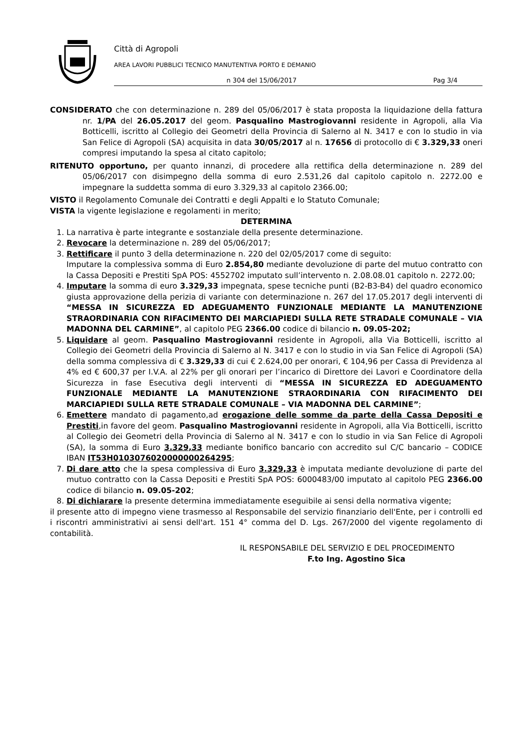Città di Agropoli
AREA LAVORI PUBBLICI TECNICO MANUTENTIVA PORTO E DEMANIO
n 304 del 15/06/2017 Pag 3/4
CONSIDERATO che con determinazione n. 289 del 05/06/2017 è stata proposta la liquidazione della fattura nr. 1/PA del 26.05.2017 del geom. Pasqualino Mastrogiovanni residente in Agropoli, alla Via Botticelli, iscritto al Collegio dei Geometri della Provincia di Salerno al N. 3417 e con lo studio in via San Felice di Agropoli (SA) acquisita in data 30/05/2017 al n. 17656 di protocollo di € 3.329,33 oneri compresi imputando la spesa al citato capitolo;
RITENUTO opportuno, per quanto innanzi, di procedere alla rettifica della determinazione n. 289 del 05/06/2017 con disimpegno della somma di euro 2.531,26 dal capitolo capitolo n. 2272.00 e impegnare la suddetta somma di euro 3.329,33 al capitolo 2366.00;
VISTO il Regolamento Comunale dei Contratti e degli Appalti e lo Statuto Comunale;
VISTA la vigente legislazione e regolamenti in merito;
DETERMINA
1. La narrativa è parte integrante e sostanziale della presente determinazione.
2. Revocare la determinazione n. 289 del 05/06/2017;
3. Rettificare il punto 3 della determinazione n. 220 del 02/05/2017 come di seguito:
Imputare la complessiva somma di Euro 2.854,80 mediante devoluzione di parte del mutuo contratto con la Cassa Depositi e Prestiti SpA POS: 4552702 imputato sull’intervento n. 2.08.08.01 capitolo n. 2272.00;
4. Imputare la somma di euro 3.329,33 impegnata, spese tecniche punti (B2-B3-B4) del quadro economico giusta approvazione della perizia di variante con determinazione n. 267 del 17.05.2017 degli interventi di “MESSA IN SICUREZZA ED ADEGUAMENTO FUNZIONALE MEDIANTE LA MANUTENZIONE STRAORDINARIA CON RIFACIMENTO DEI MARCIAPIEDI SULLA RETE STRADALE COMUNALE – VIA MADONNA DEL CARMINE”, al capitolo PEG 2366.00 codice di bilancio n. 09.05-202;
5. Liquidare al geom. Pasqualino Mastrogiovanni residente in Agropoli, alla Via Botticelli, iscritto al Collegio dei Geometri della Provincia di Salerno al N. 3417 e con lo studio in via San Felice di Agropoli (SA) della somma complessiva di € 3.329,33 di cui € 2.624,00 per onorari, € 104,96 per Cassa di Previdenza al 4% ed € 600,37 per I.V.A. al 22% per gli onorari per l’incarico di Direttore dei Lavori e Coordinatore della Sicurezza in fase Esecutiva degli interventi di “MESSA IN SICUREZZA ED ADEGUAMENTO FUNZIONALE MEDIANTE LA MANUTENZIONE STRAORDINARIA CON RIFACIMENTO DEI MARCIAPIEDI SULLA RETE STRADALE COMUNALE – VIA MADONNA DEL CARMINE”;
6. Emettere mandato di pagamento,ad erogazione delle somme da parte della Cassa Depositi e Prestiti,in favore del geom. Pasqualino Mastrogiovanni residente in Agropoli, alla Via Botticelli, iscritto al Collegio dei Geometri della Provincia di Salerno al N. 3417 e con lo studio in via San Felice di Agropoli (SA), la somma di Euro 3.329,33 mediante bonifico bancario con accredito sul C/C bancario – CODICE IBAN IT53H0103076020000000264295;
7. Di dare atto che la spesa complessiva di Euro 3.329,33 è imputata mediante devoluzione di parte del mutuo contratto con la Cassa Depositi e Prestiti SpA POS: 6000483/00 imputato al capitolo PEG 2366.00 codice di bilancio n. 09.05-202;
8. Di dichiarare la presente determina immediatamente eseguibile ai sensi della normativa vigente;
il presente atto di impegno viene trasmesso al Responsabile del servizio finanziario dell'Ente, per i controlli ed i riscontri amministrativi ai sensi dell'art. 151 4° comma del D. Lgs. 267/2000 del vigente regolamento di contabilità.
IL RESPONSABILE DEL SERVIZIO E DEL PROCEDIMENTO
F.to Ing. Agostino Sica